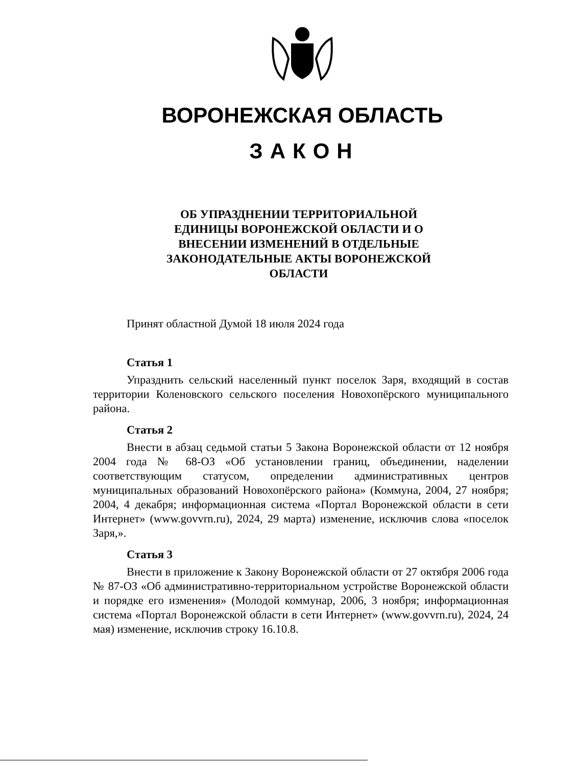ВОРОНЕЖСКАЯ ОБЛАСТЬ
ЗАКОН
ОБ УПРАЗДНЕНИИ ТЕРРИТОРИАЛЬНОЙ ЕДИНИЦЫ ВОРОНЕЖСКОЙ ОБЛАСТИ И О ВНЕСЕНИИ ИЗМЕНЕНИЙ В ОТДЕЛЬНЫЕ ЗАКОНОДАТЕЛЬНЫЕ АКТЫ ВОРОНЕЖСКОЙ ОБЛАСТИ
Принят областной Думой 18 июля 2024 года
Статья 1
Упразднить сельский населенный пункт поселок Заря, входящий в состав территории Коленовского сельского поселения Новохопёрского муниципального района.
Статья 2
Внести в абзац седьмой статьи 5 Закона Воронежской области от 12 ноября 2004 года № 68-ОЗ «Об установлении границ, объединении, наделении соответствующим статусом, определении административных центров муниципальных образований Новохопёрского района» (Коммуна, 2004, 27 ноября; 2004, 4 декабря; информационная система «Портал Воронежской области в сети Интернет» (www.govvrn.ru), 2024, 29 марта) изменение, исключив слова «поселок Заря,».
Статья 3
Внести в приложение к Закону Воронежской области от 27 октября 2006 года № 87-ОЗ «Об административно-территориальном устройстве Воронежской области и порядке его изменения» (Молодой коммунар, 2006, 3 ноября; информационная система «Портал Воронежской области в сети Интернет» (www.govvrn.ru), 2024, 24 мая) изменение, исключив строку 16.10.8.